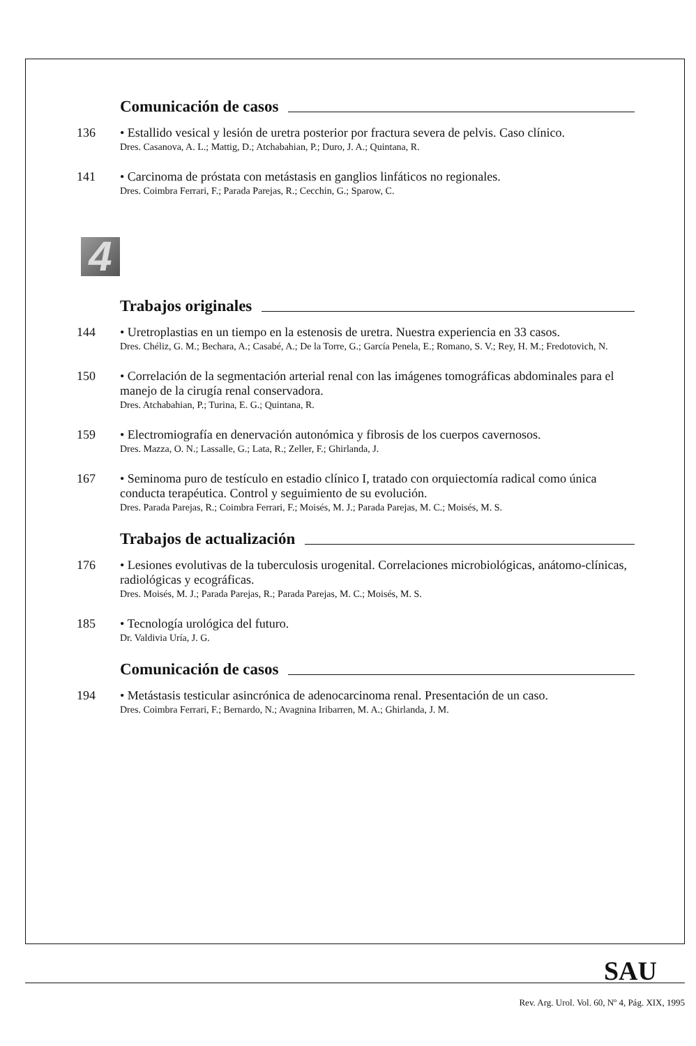Comunicación de casos
136
• Estallido vesical y lesión de uretra posterior por fractura severa de pelvis. Caso clínico.
Dres. Casanova, A. L.; Mattig, D.; Atchabahian, P.; Duro, J. A.; Quintana, R.
141
• Carcinoma de próstata con metástasis en ganglios linfáticos no regionales.
Dres. Coimbra Ferrari, F.; Parada Parejas, R.; Cecchin, G.; Sparow, C.
4
Trabajos originales
144
• Uretroplastias en un tiempo en la estenosis de uretra. Nuestra experiencia en 33 casos.
Dres. Chéliz, G. M.; Bechara, A.; Casabé, A.; De la Torre, G.; García Penela, E.; Romano, S. V.; Rey, H. M.; Fredotovich, N.
150
• Correlación de la segmentación arterial renal con las imágenes tomográficas abdominales para el manejo de la cirugía renal conservadora.
Dres. Atchabahian, P.; Turina, E. G.; Quintana, R.
159
• Electromiografía en denervación autonómica y fibrosis de los cuerpos cavernosos.
Dres. Mazza, O. N.; Lassalle, G.; Lata, R.; Zeller, F.; Ghirlanda, J.
167
• Seminoma puro de testículo en estadio clínico I, tratado con orquiectomía radical como única conducta terapéutica. Control y seguimiento de su evolución.
Dres. Parada Parejas, R.; Coimbra Ferrari, F.; Moisés, M. J.; Parada Parejas, M. C.; Moisés, M. S.
Trabajos de actualización
176
• Lesiones evolutivas de la tuberculosis urogenital. Correlaciones microbiológicas, anátomo-clínicas, radiológicas y ecográficas.
Dres. Moisés, M. J.; Parada Parejas, R.; Parada Parejas, M. C.; Moisés, M. S.
185
• Tecnología urológica del futuro.
Dr. Valdivia Uría, J. G.
Comunicación de casos
194
• Metástasis testicular asincrónica de adenocarcinoma renal. Presentación de un caso.
Dres. Coimbra Ferrari, F.; Bernardo, N.; Avagnina Iribarren, M. A.; Ghirlanda, J. M.
SAU
Rev. Arg. Urol. Vol. 60, Nº 4, Pág. XIX, 1995